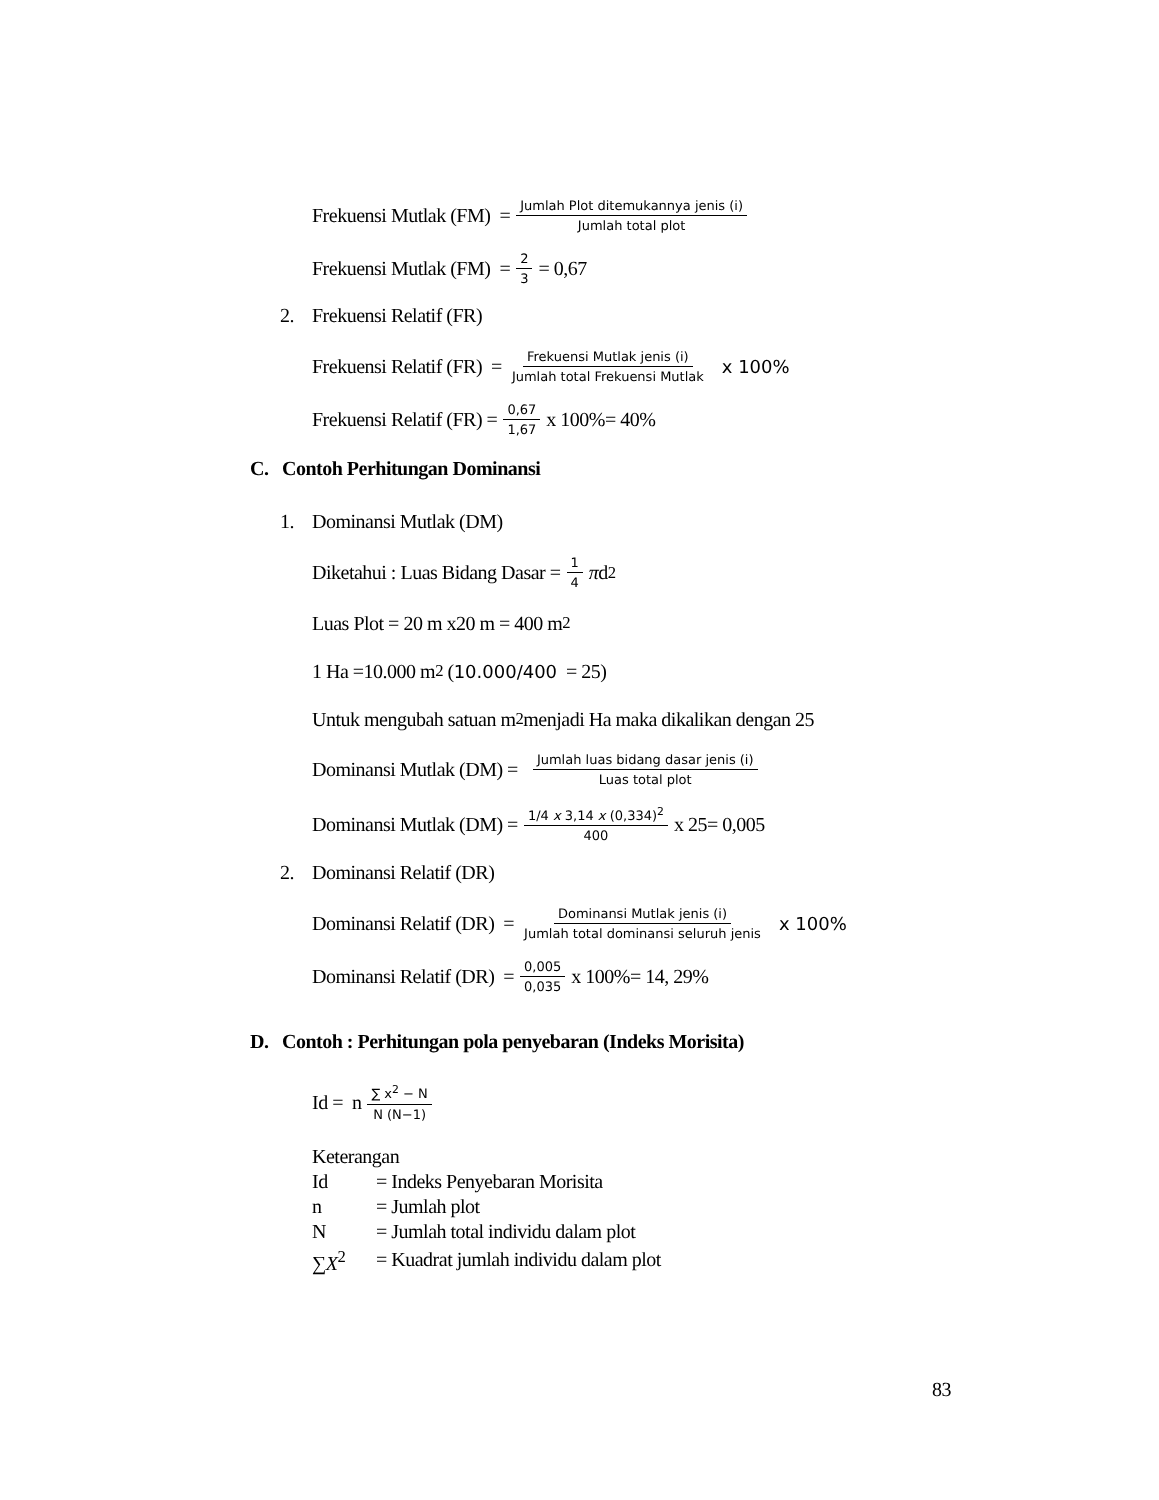Frekuensi Mutlak (FM) = Jumlah Plot ditemukannya jenis (i) Jumlah total plot
Frekuensi Mutlak (FM) = 2 3 = 0,67
2. Frekuensi Relatif (FR)
Frekuensi Relatif (FR) = Frekuensi Mutlak jenis (i) Jumlah total Frekuensi Mutlak x 100%
Frekuensi Relatif (FR) = 0,67 1,67 x 100%= 40%
C. Contoh Perhitungan Dominansi
1. Dominansi Mutlak (DM)
Diketahui : Luas Bidang Dasar = 1 4 π d<sup>2</sup>
Luas Plot = 20 m x20 m = 400 m<sup>2</sup>
1 Ha =10.000 m<sup>2</sup> (10.000/400 = 25)
Untuk mengubah satuan m<sup>2</sup> menjadi Ha maka dikalikan dengan 25
Dominansi Mutlak (DM) = Jumlah luas bidang dasar jenis (i) Luas total plot
Dominansi Mutlak (DM) = 1/4 x 3,14 x (0,334)<sup>2</sup> 400 x 25= 0,005
2. Dominansi Relatif (DR)
Dominansi Relatif (DR) = Dominansi Mutlak jenis (i) Jumlah total dominansi seluruh jenis x 100%
Dominansi Relatif (DR) = 0,005 0,035 x 100%= 14, 29%
D. Contoh : Perhitungan pola penyebaran (Indeks Morisita)
Id = n ∑ x<sup>2</sup> − N N (N−1)
Keterangan
| Id | = Indeks Penyebaran Morisita |
| n | = Jumlah plot |
| N | = Jumlah total individu dalam plot |
| ∑ X<sup>2</sup> | = Kuadrat jumlah individu dalam plot |
83